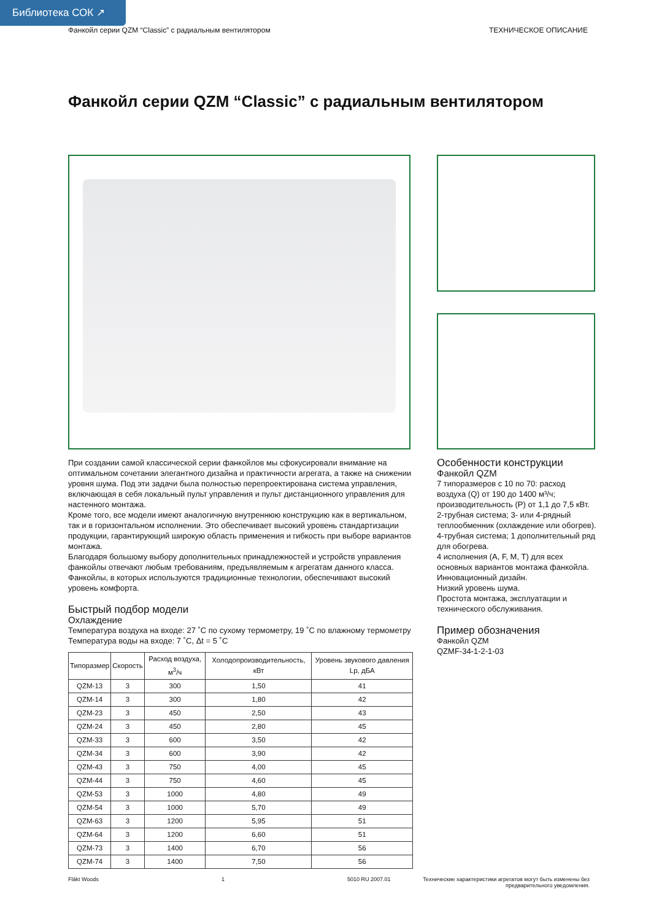Библиотека СОК ↗
Фанкойл серии QZM “Classic” с радиальным вентилятором ТЕХНИЧЕСКОЕ ОПИСАНИЕ
Фанкойл серии QZM “Classic” с радиальным вентилятором
При создании самой классической серии фанкойлов мы сфокусировали внимание на оптимальном сочетании элегантного дизайна и практичности агрегата, а также на снижении уровня шума. Под эти задачи была полностью перепроектирована система управления, включающая в себя локальный пульт управления и пульт дистанционного управления для настенного монтажа.
Кроме того, все модели имеют аналогичную внутреннюю конструкцию как в вертикальном, так и в горизонтальном исполнении. Это обеспечивает высокий уровень стандартизации продукции, гарантирующий широкую область применения и гибкость при выборе вариантов монтажа.
Благодаря большому выбору дополнительных принадлежностей и устройств управления фанкойлы отвечают любым требованиям, предъявляемым к агрегатам данного класса. Фанкойлы, в которых используются традиционные технологии, обеспечивают высокий уровень комфорта.
Быстрый подбор модели
Охлаждение
Температура воздуха на входе: 27 ˚C по сухому термометру, 19 ˚C по влажному термометру
Температура воды на входе: 7 ˚C, Δt = 5 ˚C
| Типоразмер | Скорость | Расход воздуха, м<sup>3</sup>/ч | Холодопроизводительность, кВт | Уровень звукового давления Lp, дБА |
| --- | --- | --- | --- | --- |
| QZM-13 | 3 | 300 | 1,50 | 41 |
| QZM-14 | 3 | 300 | 1,80 | 42 |
| QZM-23 | 3 | 450 | 2,50 | 43 |
| QZM-24 | 3 | 450 | 2,80 | 45 |
| QZM-33 | 3 | 600 | 3,50 | 42 |
| QZM-34 | 3 | 600 | 3,90 | 42 |
| QZM-43 | 3 | 750 | 4,00 | 45 |
| QZM-44 | 3 | 750 | 4,60 | 45 |
| QZM-53 | 3 | 1000 | 4,80 | 49 |
| QZM-54 | 3 | 1000 | 5,70 | 49 |
| QZM-63 | 3 | 1200 | 5,95 | 51 |
| QZM-64 | 3 | 1200 | 6,60 | 51 |
| QZM-73 | 3 | 1400 | 6,70 | 56 |
| QZM-74 | 3 | 1400 | 7,50 | 56 |
Особенности конструкции
Фанкойл QZM
7 типоразмеров с 10 по 70: расход воздуха (Q) от 190 до 1400 м³/ч; производительность (P) от 1,1 до 7,5 кВт.
2-трубная система; 3- или 4-рядный теплообменник (охлаждение или обогрев).
4-трубная система; 1 дополнительный ряд для обогрева.
4 исполнения (A, F, M, T) для всех основных вариантов монтажа фанкойла.
Инновационный дизайн.
Низкий уровень шума.
Простота монтажа, эксплуатации и технического обслуживания.
Пример обозначения
Фанкойл QZM
QZMF-34-1-2-1-03
Fläkt Woods 1 5010 RU 2007.01 Технические характеристики агрегатов могут быть изменены без предварительного уведомления.